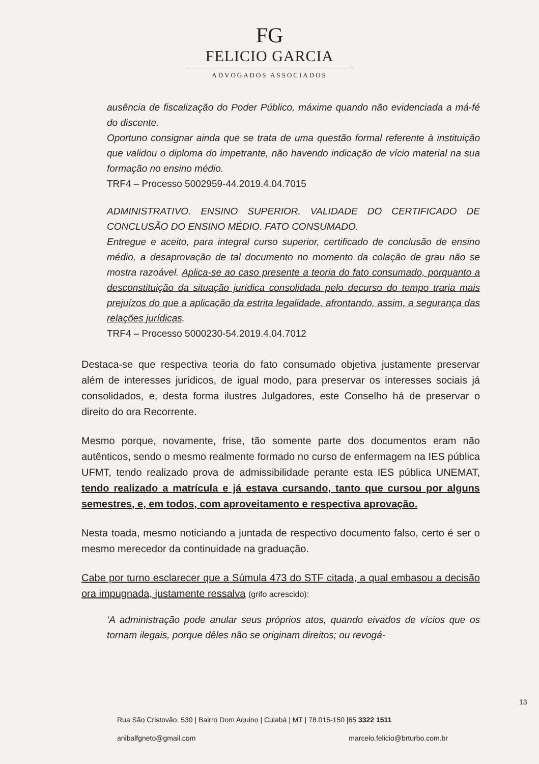FG
FELICIO GARCIA
ADVOGADOS ASSOCIADOS
ausência de fiscalização do Poder Público, máxime quando não evidenciada a má-fé do discente.
Oportuno consignar ainda que se trata de uma questão formal referente à instituição que validou o diploma do impetrante, não havendo indicação de vício material na sua formação no ensino médio.
TRF4 – Processo 5002959-44.2019.4.04.7015
ADMINISTRATIVO. ENSINO SUPERIOR. VALIDADE DO CERTIFICADO DE CONCLUSÃO DO ENSINO MÉDIO. FATO CONSUMADO.
Entregue e aceito, para integral curso superior, certificado de conclusão de ensino médio, a desaprovação de tal documento no momento da colação de grau não se mostra razoável. Aplica-se ao caso presente a teoria do fato consumado, porquanto a desconstituição da situação jurídica consolidada pelo decurso do tempo traria mais prejuízos do que a aplicação da estrita legalidade, afrontando, assim, a segurança das relações jurídicas.
TRF4 – Processo 5000230-54.2019.4.04.7012
Destaca-se que respectiva teoria do fato consumado objetiva justamente preservar além de interesses jurídicos, de igual modo, para preservar os interesses sociais já consolidados, e, desta forma ilustres Julgadores, este Conselho há de preservar o direito do ora Recorrente.
Mesmo porque, novamente, frise, tão somente parte dos documentos eram não autênticos, sendo o mesmo realmente formado no curso de enfermagem na IES pública UFMT, tendo realizado prova de admissibilidade perante esta IES pública UNEMAT, tendo realizado a matrícula e já estava cursando, tanto que cursou por alguns semestres, e, em todos, com aproveitamento e respectiva aprovação.
Nesta toada, mesmo noticiando a juntada de respectivo documento falso, certo é ser o mesmo merecedor da continuidade na graduação.
Cabe por turno esclarecer que a Súmula 473 do STF citada, a qual embasou a decisão ora impugnada, justamente ressalva (grifo acrescido):
‘A administração pode anular seus próprios atos, quando eivados de vícios que os tornam ilegais, porque dêles não se originam direitos; ou revogá-
13
Rua São Cristovão, 530 | Bairro Dom Aquino | Cuiabá | MT | 78.015-150 |65 3322 1511
anibalfgneto@gmail.com marcelo.felicio@brturbo.com.br